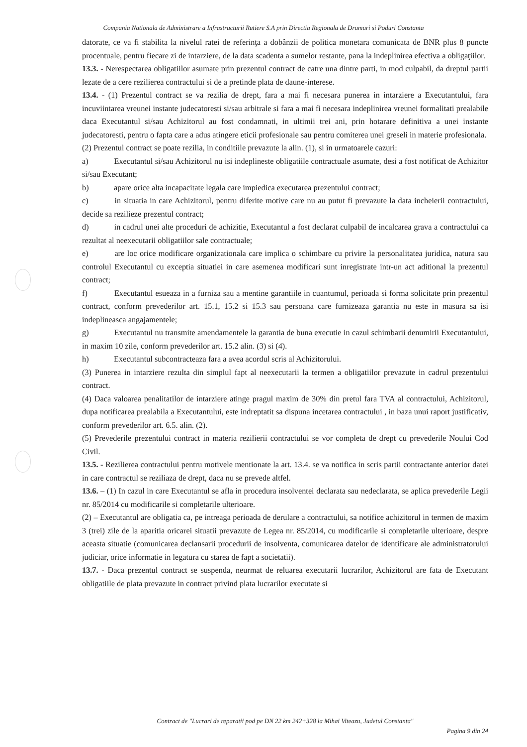Compania Nationala de Administrare a Infrastructurii Rutiere S.A prin Directia Regionala de Drumuri si Poduri Constanta
datorate, ce va fi stabilita la nivelul ratei de referinţa a dobânzii de politica monetara comunicata de BNR plus 8 puncte procentuale, pentru fiecare zi de intarziere, de la data scadenta a sumelor restante, pana la indeplinirea efectiva a obligaţiilor.
13.3. - Nerespectarea obligatiilor asumate prin prezentul contract de catre una dintre parti, in mod culpabil, da dreptul partii lezate de a cere rezilierea contractului si de a pretinde plata de daune-interese.
13.4. - (1) Prezentul contract se va rezilia de drept, fara a mai fi necesara punerea in intarziere a Executantului, fara incuviintarea vreunei instante judecatoresti si/sau arbitrale si fara a mai fi necesara indeplinirea vreunei formalitati prealabile daca Executantul si/sau Achizitorul au fost condamnati, in ultimii trei ani, prin hotarare definitiva a unei instante judecatoresti, pentru o fapta care a adus atingere eticii profesionale sau pentru comiterea unei greseli in materie profesionala.
(2) Prezentul contract se poate rezilia, in conditiile prevazute la alin. (1), si in urmatoarele cazuri:
a) Executantul si/sau Achizitorul nu isi indeplineste obligatiile contractuale asumate, desi a fost notificat de Achizitor si/sau Executant;
b) apare orice alta incapacitate legala care impiedica executarea prezentului contract;
c) in situatia in care Achizitorul, pentru diferite motive care nu au putut fi prevazute la data incheierii contractului, decide sa rezilieze prezentul contract;
d) in cadrul unei alte proceduri de achizitie, Executantul a fost declarat culpabil de incalcarea grava a contractului ca rezultat al neexecutarii obligatiilor sale contractuale;
e) are loc orice modificare organizationala care implica o schimbare cu privire la personalitatea juridica, natura sau controlul Executantul cu exceptia situatiei in care asemenea modificari sunt inregistrate intr-un act aditional la prezentul contract;
f) Executantul esueaza in a furniza sau a mentine garantiile in cuantumul, perioada si forma solicitate prin prezentul contract, conform prevederilor art. 15.1, 15.2 si 15.3 sau persoana care furnizeaza garantia nu este in masura sa isi indeplineasca angajamentele;
g) Executantul nu transmite amendamentele la garantia de buna executie in cazul schimbarii denumirii Executantului, in maxim 10 zile, conform prevederilor art. 15.2 alin. (3) si (4).
h) Executantul subcontracteaza fara a avea acordul scris al Achizitorului.
(3) Punerea in intarziere rezulta din simplul fapt al neexecutarii la termen a obligatiilor prevazute in cadrul prezentului contract.
(4) Daca valoarea penalitatilor de intarziere atinge pragul maxim de 30% din pretul fara TVA al contractului, Achizitorul, dupa notificarea prealabila a Executantului, este indreptatit sa dispuna incetarea contractului , in baza unui raport justificativ, conform prevederilor art. 6.5. alin. (2).
(5) Prevederile prezentului contract in materia rezilierii contractului se vor completa de drept cu prevederile Noului Cod Civil.
13.5. - Rezilierea contractului pentru motivele mentionate la art. 13.4. se va notifica in scris partii contractante anterior datei in care contractul se reziliaza de drept, daca nu se prevede altfel.
13.6. – (1) In cazul in care Executantul se afla in procedura insolventei declarata sau nedeclarata, se aplica prevederile Legii nr. 85/2014 cu modificarile si completarile ulterioare.
(2) – Executantul are obligatia ca, pe intreaga perioada de derulare a contractului, sa notifice achizitorul in termen de maxim 3 (trei) zile de la aparitia oricarei situatii prevazute de Legea nr. 85/2014, cu modificarile si completarile ulterioare, despre aceasta situatie (comunicarea declansarii procedurii de insolventa, comunicarea datelor de identificare ale administratorului judiciar, orice informatie in legatura cu starea de fapt a societatii).
13.7. - Daca prezentul contract se suspenda, neurmat de reluarea executarii lucrarilor, Achizitorul are fata de Executant obligatiile de plata prevazute in contract privind plata lucrarilor executate si
Contract de "Lucrari de reparatii pod pe DN 22 km 242+328 la Mihai Viteazu, Judetul Constanta"
Pagina 9 din 24